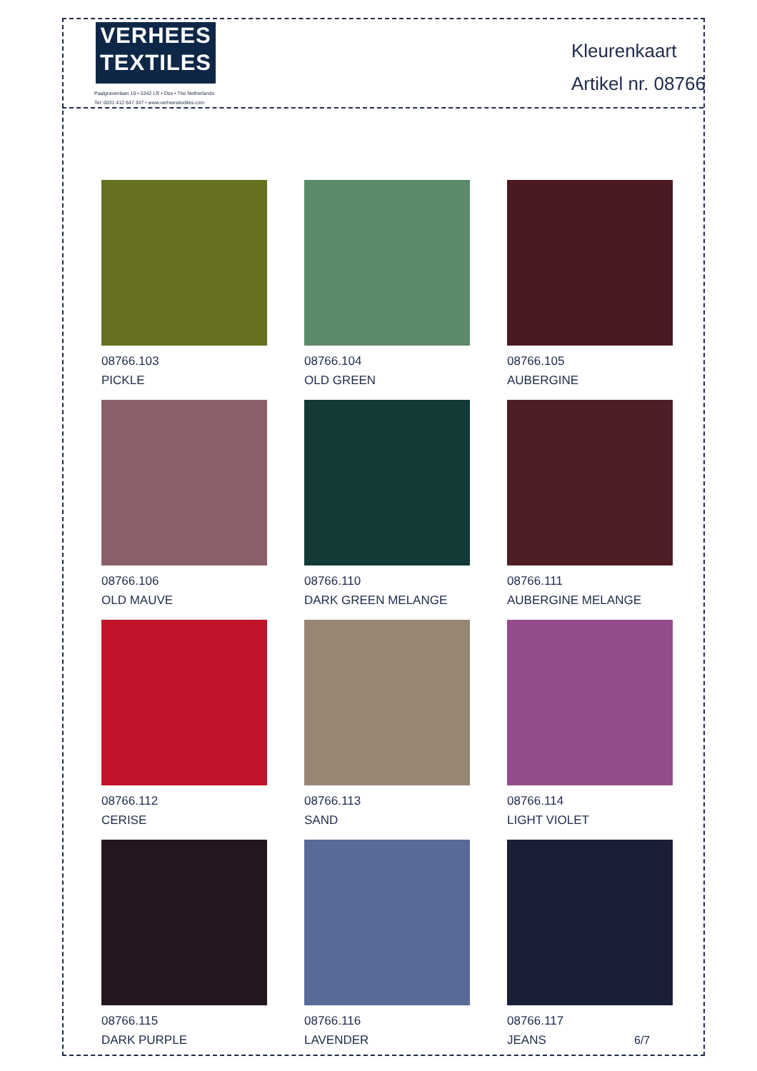VERHEES
TEXTILES
Paalgravenlaan 10 • 5342 LR • Oss • The Netherlands
Tel: 0031 412 647 347 • www.verheestextiles.com
Kleurenkaart
Artikel nr. 08766
08766.103
PICKLE
08766.104
OLD GREEN
08766.105
AUBERGINE
08766.106
OLD MAUVE
08766.110
DARK GREEN MELANGE
08766.111
AUBERGINE MELANGE
08766.112
CERISE
08766.113
SAND
08766.114
LIGHT VIOLET
08766.115
DARK PURPLE
08766.116
LAVENDER
08766.117
JEANS
6/7